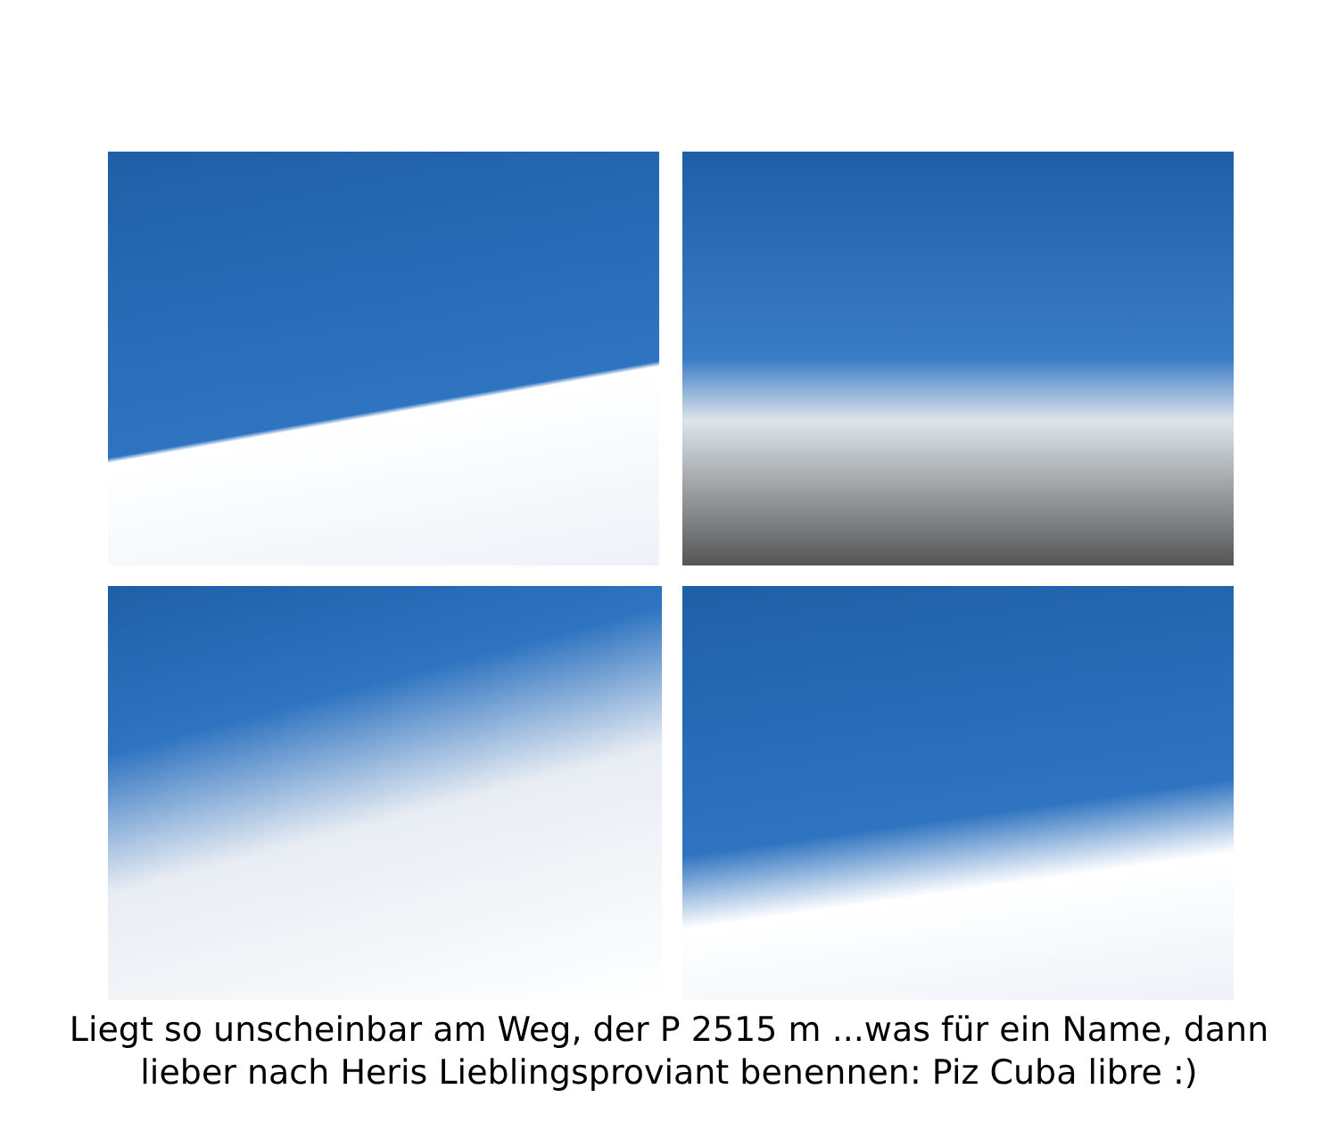Liegt so unscheinbar am Weg, der P 2515 m ...was für ein Name, dann
lieber nach Heris Lieblingsproviant benennen: Piz Cuba libre :)